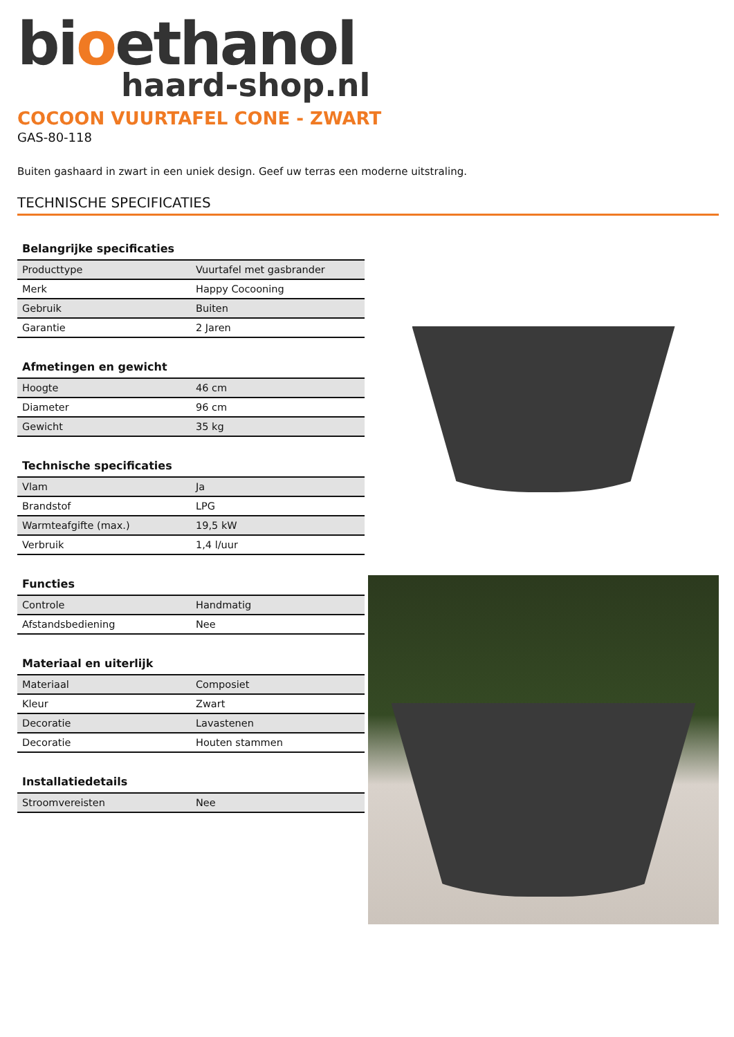bioethanol
haard-shop.nl
COCOON VUURTAFEL CONE - ZWART
GAS-80-118
Buiten gashaard in zwart in een uniek design. Geef uw terras een moderne uitstraling.
TECHNISCHE SPECIFICATIES
Belangrijke specificaties
| Producttype | Vuurtafel met gasbrander |
| Merk | Happy Cocooning |
| Gebruik | Buiten |
| Garantie | 2 Jaren |
Afmetingen en gewicht
| Hoogte | 46 cm |
| Diameter | 96 cm |
| Gewicht | 35 kg |
Technische specificaties
| Vlam | Ja |
| Brandstof | LPG |
| Warmteafgifte (max.) | 19,5 kW |
| Verbruik | 1,4 l/uur |
Functies
| Controle | Handmatig |
| Afstandsbediening | Nee |
Materiaal en uiterlijk
| Materiaal | Composiet |
| Kleur | Zwart |
| Decoratie | Lavastenen |
| Decoratie | Houten stammen |
Installatiedetails
| Stroomvereisten | Nee |